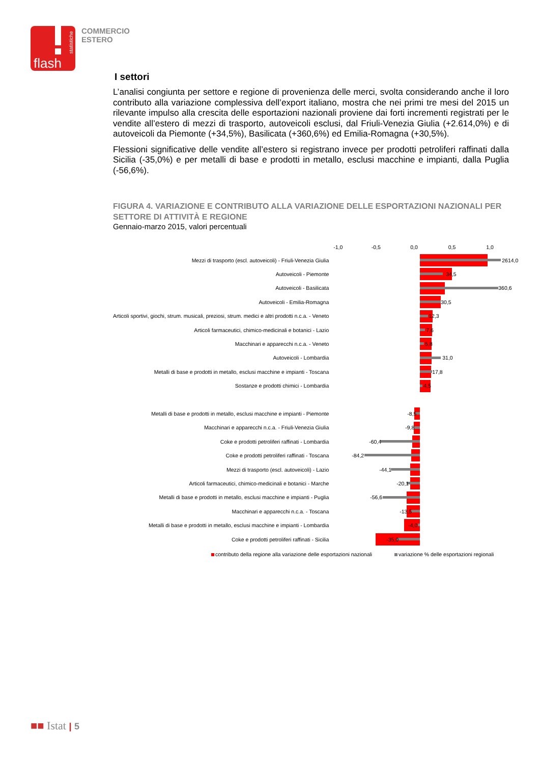flash
statistiche
COMMERCIO
ESTERO
I settori
L’analisi congiunta per settore e regione di provenienza delle merci, svolta considerando anche il loro contributo alla variazione complessiva dell’export italiano, mostra che nei primi tre mesi del 2015 un rilevante impulso alla crescita delle esportazioni nazionali proviene dai forti incrementi registrati per le vendite all’estero di mezzi di trasporto, autoveicoli esclusi, dal Friuli-Venezia Giulia (+2.614,0%) e di autoveicoli da Piemonte (+34,5%), Basilicata (+360,6%) ed Emilia-Romagna (+30,5%).
Flessioni significative delle vendite all’estero si registrano invece per prodotti petroliferi raffinati dalla Sicilia (-35,0%) e per metalli di base e prodotti in metallo, esclusi macchine e impianti, dalla Puglia (-56,6%).
FIGURA 4. VARIAZIONE E CONTRIBUTO ALLA VARIAZIONE DELLE ESPORTAZIONI NAZIONALI PER SETTORE DI ATTIVITÀ E REGIONE
Gennaio-marzo 2015, valori percentuali
-1,0 -0,5 0,0 0,5 1,0
| Mezzi di trasporto (escl. autoveicoli) - Friuli-Venezia Giulia | 2614,0 |
| Autoveicoli - Piemonte | 34,5 |
| Autoveicoli - Basilicata | 360,6 |
| Autoveicoli - Emilia-Romagna | 30,5 |
| Articoli sportivi, giochi, strum. musicali, preziosi, strum. medici e altri prodotti n.c.a. - Veneto | 12,3 |
| Articoli farmaceutici, chimico-medicinali e botanici - Lazio | 7,6 |
| Macchinari e apparecchi n.c.a. - Veneto | 5,8 |
| Autoveicoli - Lombardia | 31,0 |
| Metalli di base e prodotti in metallo, esclusi macchine e impianti - Toscana | 17,8 |
| Sostanze e prodotti chimici - Lombardia | 4,5 |
| Metalli di base e prodotti in metallo, esclusi macchine e impianti - Piemonte | -8,5 |
| Macchinari e apparecchi n.c.a. - Friuli-Venezia Giulia | -9,8 |
| Coke e prodotti petroliferi raffinati - Lombardia | -60,4 |
| Coke e prodotti petroliferi raffinati - Toscana | -84,2 |
| Mezzi di trasporto (escl. autoveicoli) - Lazio | -44,1 |
| Articoli farmaceutici, chimico-medicinali e botanici - Marche | -20,1 |
| Metalli di base e prodotti in metallo, esclusi macchine e impianti - Puglia | -56,6 |
| Macchinari e apparecchi n.c.a. - Toscana | -13,5 |
| Metalli di base e prodotti in metallo, esclusi macchine e impianti - Lombardia | -4,0 |
| Coke e prodotti petroliferi raffinati - Sicilia | -35,0 |
contributo della regione alla variazione delle esportazioni nazionali variazione % delle esportazioni regionali
■■ Istat | 5